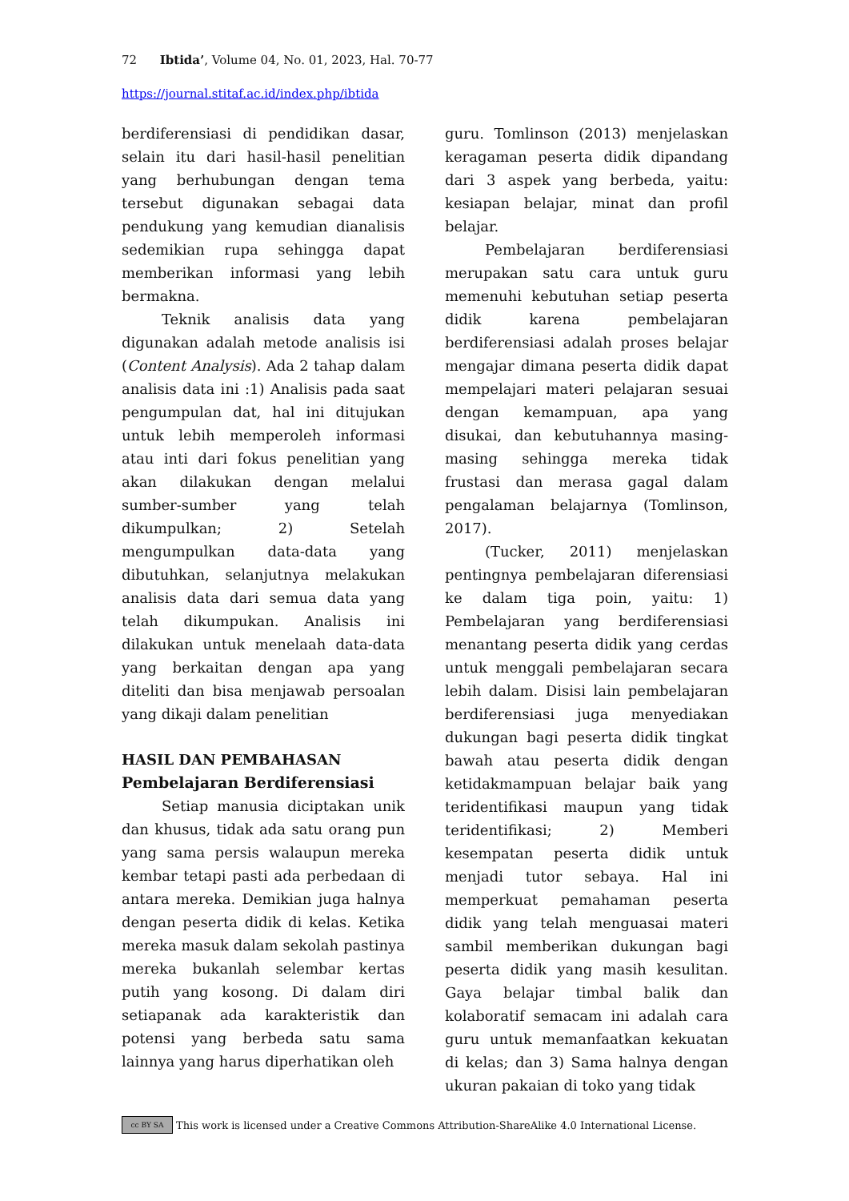72 Ibtida’, Volume 04, No. 01, 2023, Hal. 70-77
https://journal.stitaf.ac.id/index.php/ibtida
berdiferensiasi di pendidikan dasar, selain itu dari hasil-hasil penelitian yang berhubungan dengan tema tersebut digunakan sebagai data pendukung yang kemudian dianalisis sedemikian rupa sehingga dapat memberikan informasi yang lebih bermakna.
Teknik analisis data yang digunakan adalah metode analisis isi (Content Analysis). Ada 2 tahap dalam analisis data ini :1) Analisis pada saat pengumpulan dat, hal ini ditujukan untuk lebih memperoleh informasi atau inti dari fokus penelitian yang akan dilakukan dengan melalui sumber-sumber yang telah dikumpulkan; 2) Setelah mengumpulkan data-data yang dibutuhkan, selanjutnya melakukan analisis data dari semua data yang telah dikumpukan. Analisis ini dilakukan untuk menelaah data-data yang berkaitan dengan apa yang diteliti dan bisa menjawab persoalan yang dikaji dalam penelitian
HASIL DAN PEMBAHASAN
Pembelajaran Berdiferensiasi
Setiap manusia diciptakan unik dan khusus, tidak ada satu orang pun yang sama persis walaupun mereka kembar tetapi pasti ada perbedaan di antara mereka. Demikian juga halnya dengan peserta didik di kelas. Ketika mereka masuk dalam sekolah pastinya mereka bukanlah selembar kertas putih yang kosong. Di dalam diri setiapanak ada karakteristik dan potensi yang berbeda satu sama lainnya yang harus diperhatikan oleh
guru. Tomlinson (2013) menjelaskan keragaman peserta didik dipandang dari 3 aspek yang berbeda, yaitu: kesiapan belajar, minat dan profil belajar.
Pembelajaran berdiferensiasi merupakan satu cara untuk guru memenuhi kebutuhan setiap peserta didik karena pembelajaran berdiferensiasi adalah proses belajar mengajar dimana peserta didik dapat mempelajari materi pelajaran sesuai dengan kemampuan, apa yang disukai, dan kebutuhannya masing-masing sehingga mereka tidak frustasi dan merasa gagal dalam pengalaman belajarnya (Tomlinson, 2017).
(Tucker, 2011) menjelaskan pentingnya pembelajaran diferensiasi ke dalam tiga poin, yaitu: 1) Pembelajaran yang berdiferensiasi menantang peserta didik yang cerdas untuk menggali pembelajaran secara lebih dalam. Disisi lain pembelajaran berdiferensiasi juga menyediakan dukungan bagi peserta didik tingkat bawah atau peserta didik dengan ketidakmampuan belajar baik yang teridentifikasi maupun yang tidak teridentifikasi; 2) Memberi kesempatan peserta didik untuk menjadi tutor sebaya. Hal ini memperkuat pemahaman peserta didik yang telah menguasai materi sambil memberikan dukungan bagi peserta didik yang masih kesulitan. Gaya belajar timbal balik dan kolaboratif semacam ini adalah cara guru untuk memanfaatkan kekuatan di kelas; dan 3) Sama halnya dengan ukuran pakaian di toko yang tidak
cc BY SA This work is licensed under a Creative Commons Attribution-ShareAlike 4.0 International License.